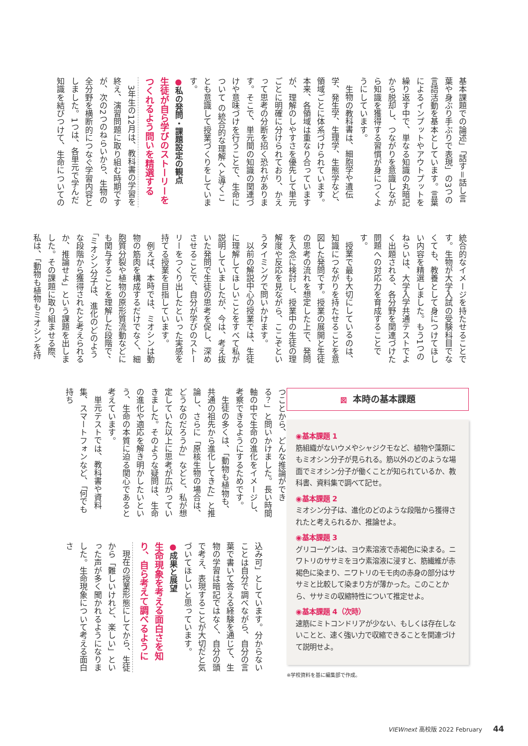基本課題での論述」「話す＝話し言葉や身ぶり手ぶりで表現」の3つの言語活動を基本としています。言葉によるインプットやアウトプットを繰り返す中で、単なる知識の丸暗記から脱却し、つながりを意識しながら知識を獲得する習慣が身につくようにしています。
生物の教科書は、細胞学や遺伝学、発生学、生理学、生態学など、領域ごとに体系づけられています。本来、各領域は重なり合っていますが、理解のしやすさを優先して単元ごとに明確に分けられており、かえって思考の分断を招く恐れがあります。そこで、単元間の知識の関連づけや意味づけを行うことで、生命について の統合的な理解へと導くことも意識して授業づくりをしています。
●私の発問・課題設定の観点
生徒が自ら学びのストーリーをつくれるよう問いを精選する
3年生の12月は、教科書の学習を終え、演習問題に取り組む時期ですが、次の2つのねらいから、生物の全分野を横断的につなぐ学習内容としました。1つは、各単元で学んだ知識を結びつけて、生命についての
統合的なイメージを持たせることです。生物が大学入試の受験科目でなくても、教養として身につけてほしい内容を精選しました。もう1つのねらいは、大学入学共通テストでよく出題される、各分野を関連づけた問題への対応力を育成することです。
授業で最も大切にしているのは、知識につながりを持たせることを意図した発問です。授業の展開と生徒の思考の流れを想定した上で、発問を入念に検討し、授業中の生徒の理解度や反応を見ながら、ここぞというタイミングで問いかけます。
以前の解説中心の授業では、生徒に理解してほしいことをすべて私が説明していましたが、今は、考え抜いた発問で生徒の思考を促し、深めさせることで、自分が学びのストーリーをつくり出したといった実感を持てる授業を目指しています。
例えば、本時では、ミオシンは動物の筋肉を構成するだけでなく、細胞質分裂や植物の原形質流動などにも関与することを理解した段階で、「ミオシン分子は、進化のどのような段階から獲得されたと考えられるか、推論せよ」という課題を出しました。その課題に取り組ませる際、私は、「動物も植物もミオシンを持
図本時の基本課題
◉基本課題 1
筋組織がないウメやシャジクモなど、植物や藻類にもミオシン分子が見られる。筋以外のどのような場面でミオシン分子が働くことが知られているか、教科書、資料集で調べて記せ。
◉基本課題 2
ミオシン分子は、進化のどのような段階から獲得されたと考えられるか、推論せよ。
◉基本課題 3
グリコーゲンは、ヨウ素溶液で赤褐色に染まる。ニワトリのササミをヨウ素溶液に浸すと、筋繊維が赤褐色に染まり、ニワトリのモモ肉の赤身の部分はササミと比較して染まり方が薄かった。このことから、ササミの収縮特性について推定せよ。
◉基本課題 4（次時）
速筋にミトコンドリアが少ない、もしくは存在しないことと、速く強い力で収縮できることを関連づけて説明せよ。
※学校資料を基に編集部で作成。
つことから、どんな推論ができる？」と問いかけました。長い時間軸の中で生命の進化をイメージし、考察できるようにするためです。
生徒の多くは、「動物も植物も、共通の祖先から進化してきた」と推論し、さらに「原核生物の場合は、どうなのだろうか」などと、私が想定していた以上に思考が広がっていきました。そのような疑問は、生命の進化や適応を解き明かしたいという、生命の本質に迫る関心であると考えています。
単元テストでは、教科書や資料集、スマートフォンなど、「何でも持ち
込み可」としています。分からないことは自分で調べながら、自分の言葉で書いて答える経験を通じて、生物の学習は暗記ではなく、自分の頭で考え、表現することが大切だと気づいてほしいと思っています。
●成果と展望
生命現象を考える面白さを知り、自ら考えて調べるように
現在の授業形態にしてから、生徒から「難しいけれど、楽しい」といった声が多く聞かれるようになりました。生命現象について考える面白さ
VIEWnext 高校版 2022 February 44